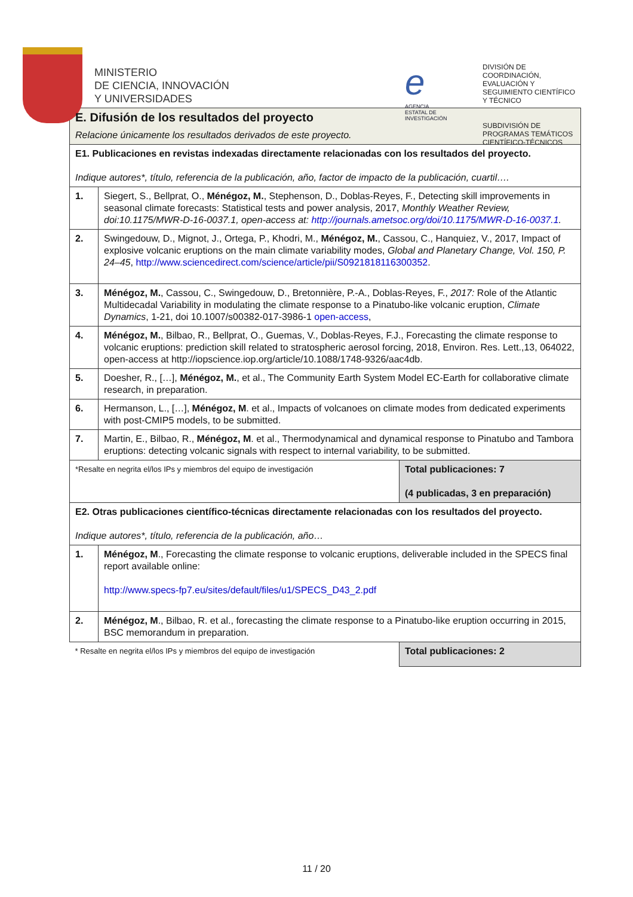MINISTERIO
DE CIENCIA, INNOVACIÓN
Y UNIVERSIDADES
e
AGENCIA
ESTATAL DE
INVESTIGACIÓN
DIVISIÓN DE
COORDINACIÓN,
EVALUACIÓN Y
SEGUIMIENTO CIENTÍFICO
Y TÉCNICO
SUBDIVISIÓN DE
PROGRAMAS TEMÁTICOS
CIENTÍFICO-TÉCNICOS
| E. Difusión de los resultados del proyecto Relacione únicamente los resultados derivados de este proyecto. | | |
| E1. Publicaciones en revistas indexadas directamente relacionadas con los resultados del proyecto. Indique autores*, título, referencia de la publicación, año, factor de impacto de la publicación, cuartil…. | | |
| 1. | Siegert, S., Bellprat, O., Ménégoz, M. , Stephenson, D., Doblas-Reyes, F., Detecting skill improvements in seasonal climate forecasts: Statistical tests and power analysis, 2017, Monthly Weather Review, doi:10.1175/MWR-D-16-0037.1, open-access at: http://journals.ametsoc.org/doi/10.1175/MWR-D-16-0037.1 . | |
| 2. | Swingedouw, D., Mignot, J., Ortega, P., Khodri, M., Ménégoz, M. , Cassou, C., Hanquiez, V., 2017, Impact of explosive volcanic eruptions on the main climate variability modes, Global and Planetary Change, Vol. 150, P. 24–45 , http://www.sciencedirect.com/science/article/pii/S0921818116300352 . | |
| 3. | Ménégoz, M. , Cassou, C., Swingedouw, D., Bretonnière, P.-A., Doblas-Reyes, F., 2017: Role of the Atlantic Multidecadal Variability in modulating the climate response to a Pinatubo-like volcanic eruption, Climate Dynamics , 1-21, doi 10.1007/s00382-017-3986-1 open-access , | |
| 4. | Ménégoz, M. , Bilbao, R., Bellprat, O., Guemas, V., Doblas-Reyes, F.J., Forecasting the climate response to volcanic eruptions: prediction skill related to stratospheric aerosol forcing, 2018, Environ. Res. Lett.,13, 064022, open-access at http://iopscience.iop.org/article/10.1088/1748-9326/aac4db. | |
| 5. | Doesher, R., […], Ménégoz, M. , et al., The Community Earth System Model EC-Earth for collaborative climate research, in preparation. | |
| 6. | Hermanson, L., […], Ménégoz, M . et al., Impacts of volcanoes on climate modes from dedicated experiments with post-CMIP5 models, to be submitted. | |
| 7. | Martin, E., Bilbao, R., Ménégoz, M . et al., Thermodynamical and dynamical response to Pinatubo and Tambora eruptions: detecting volcanic signals with respect to internal variability, to be submitted. | |
| *Resalte en negrita el/los IPs y miembros del equipo de investigación | | Total publicaciones: 7 (4 publicadas, 3 en preparación) |
| E2. Otras publicaciones científico-técnicas directamente relacionadas con los resultados del proyecto. Indique autores*, título, referencia de la publicación, año… | | |
| 1. | Ménégoz, M ., Forecasting the climate response to volcanic eruptions, deliverable included in the SPECS final report available online: http://www.specs-fp7.eu/sites/default/files/u1/SPECS_D43_2.pdf | |
| 2. | Ménégoz, M ., Bilbao, R. et al., forecasting the climate response to a Pinatubo-like eruption occurring in 2015, BSC memorandum in preparation. | |
| * Resalte en negrita el/los IPs y miembros del equipo de investigación | | Total publicaciones: 2 |
11 / 20